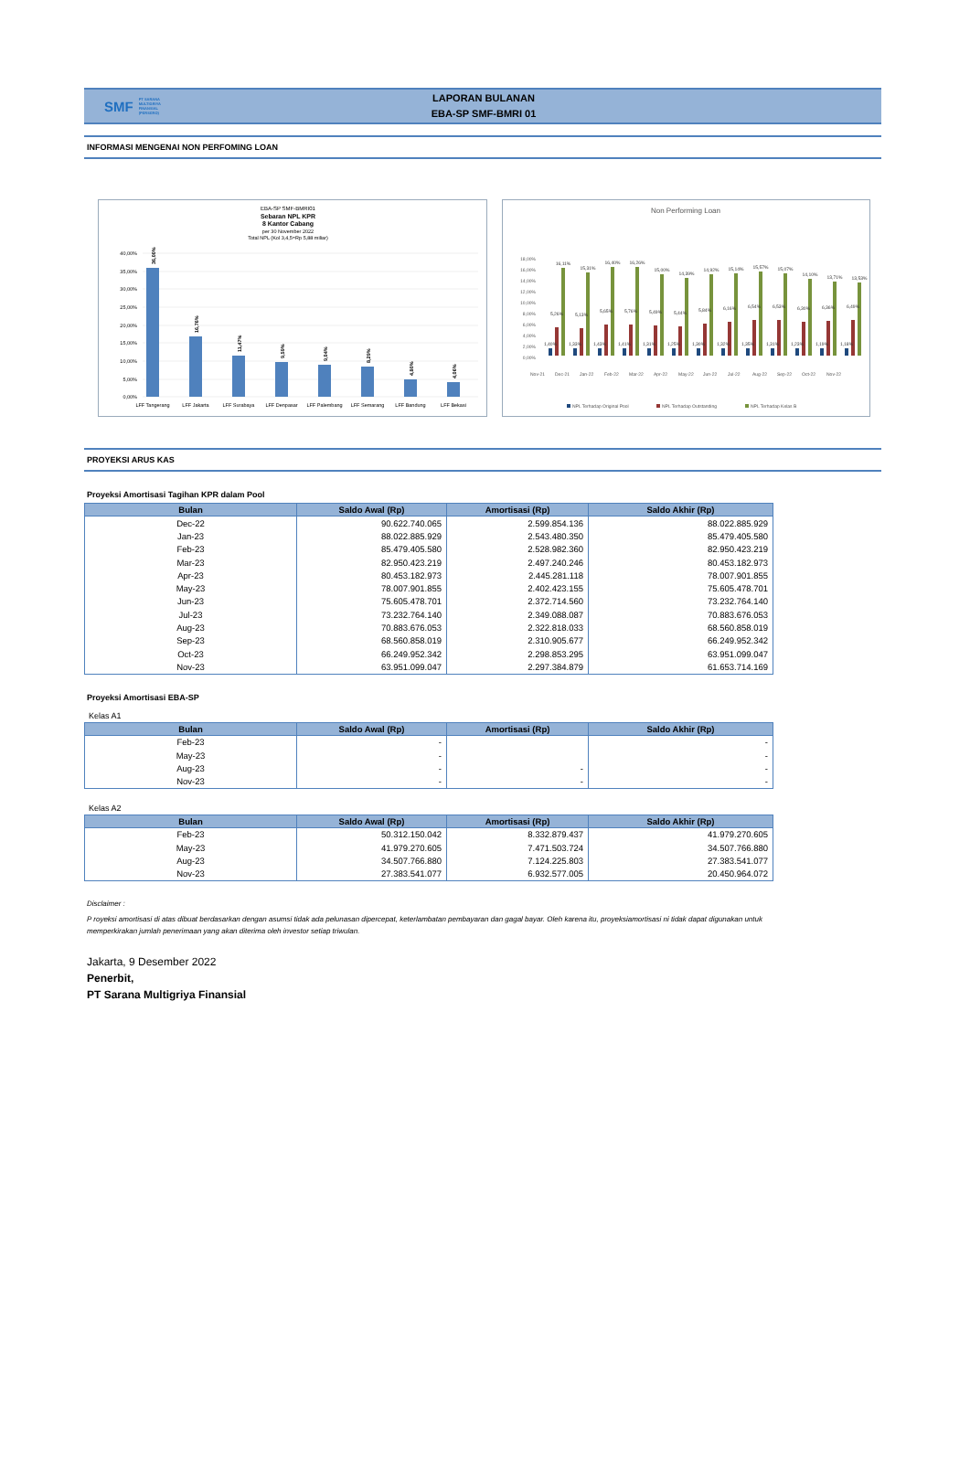SMF PT SARANA
MULTIGRIYA
FINANSIAL
(PERSERO)
LAPORAN BULANAN
EBA-SP SMF-BMRI 01
INFORMASI MENGENAI NON PERFOMING LOAN
EBA-SP SMF-BMRI01
Sebaran NPL KPR
8 Kantor Cabang
per 30 November 2022
Total NPL (Kol 3,4,5=Rp 5,88 miliar)
40,00%
35,00%
30,00%
25,00%
20,00%
15,00%
10,00%
5,00%
0,00%
36,00%
16,76%
11,47%
9,59%
9,04%
8,29%
4,80%
4,06%
LFF Tangerang
LFF Jakarta
LFF Surabaya
LFF Denpasar
LFF Palembang
LFF Semarang
LFF Bandung
LFF Bekasi
Non Performing Loan
18,00%
16,00%
14,00%
12,00%
10,00%
8,00%
6,00%
4,00%
2,00%
0,00%
16,11%
15,31%
16,40%
16,26%
15,00%
14,39%
14,92%
15,14%
15,57%
15,07%
14,10%
13,71%
13,53%
5,26%
5,13%
5,65%
5,76%
5,49%
5,44%
5,84%
6,16%
6,54%
6,53%
6,30%
6,36%
6,49%
1,40%
1,33%
1,43%
1,41%
1,31%
1,25%
1,30%
1,32%
1,35%
1,31%
1,23%
1,19%
1,18%
Nov-21
Dec-21
Jan-22
Feb-22
Mar-22
Apr-22
May-22
Jun-22
Jul-22
Aug-22
Sep-22
Oct-22
Nov-22
NPL Terhadap Original Pool
NPL Terhadap Outstanding
NPL Terhadap Kelas B
PROYEKSI ARUS KAS
Proyeksi Amortisasi Tagihan KPR dalam Pool
| Bulan | Saldo Awal (Rp) | Amortisasi (Rp) | Saldo Akhir (Rp) |
| --- | --- | --- | --- |
| Dec-22 | 90.622.740.065 | 2.599.854.136 | 88.022.885.929 |
| Jan-23 | 88.022.885.929 | 2.543.480.350 | 85.479.405.580 |
| Feb-23 | 85.479.405.580 | 2.528.982.360 | 82.950.423.219 |
| Mar-23 | 82.950.423.219 | 2.497.240.246 | 80.453.182.973 |
| Apr-23 | 80.453.182.973 | 2.445.281.118 | 78.007.901.855 |
| May-23 | 78.007.901.855 | 2.402.423.155 | 75.605.478.701 |
| Jun-23 | 75.605.478.701 | 2.372.714.560 | 73.232.764.140 |
| Jul-23 | 73.232.764.140 | 2.349.088.087 | 70.883.676.053 |
| Aug-23 | 70.883.676.053 | 2.322.818.033 | 68.560.858.019 |
| Sep-23 | 68.560.858.019 | 2.310.905.677 | 66.249.952.342 |
| Oct-23 | 66.249.952.342 | 2.298.853.295 | 63.951.099.047 |
| Nov-23 | 63.951.099.047 | 2.297.384.879 | 61.653.714.169 |
Proyeksi Amortisasi EBA-SP
Kelas A1
| Bulan | Saldo Awal (Rp) | Amortisasi (Rp) | Saldo Akhir (Rp) |
| --- | --- | --- | --- |
| Feb-23 | - | | - |
| May-23 | - | | - |
| Aug-23 | - | - | - |
| Nov-23 | - | - | - |
Kelas A2
| Bulan | Saldo Awal (Rp) | Amortisasi (Rp) | Saldo Akhir (Rp) |
| --- | --- | --- | --- |
| Feb-23 | 50.312.150.042 | 8.332.879.437 | 41.979.270.605 |
| May-23 | 41.979.270.605 | 7.471.503.724 | 34.507.766.880 |
| Aug-23 | 34.507.766.880 | 7.124.225.803 | 27.383.541.077 |
| Nov-23 | 27.383.541.077 | 6.932.577.005 | 20.450.964.072 |
Disclaimer :
P royeksi amortisasi di atas dibuat berdasarkan dengan asumsi tidak ada pelunasan dipercepat, keterlambatan pembayaran dan gagal bayar. Oleh karena itu, proyeksiamortisasi ni tidak dapat digunakan untuk memperkirakan jumlah penerimaan yang akan diterima oleh investor setiap triwulan.
Jakarta, 9 Desember 2022
Penerbit,
PT Sarana Multigriya Finansial